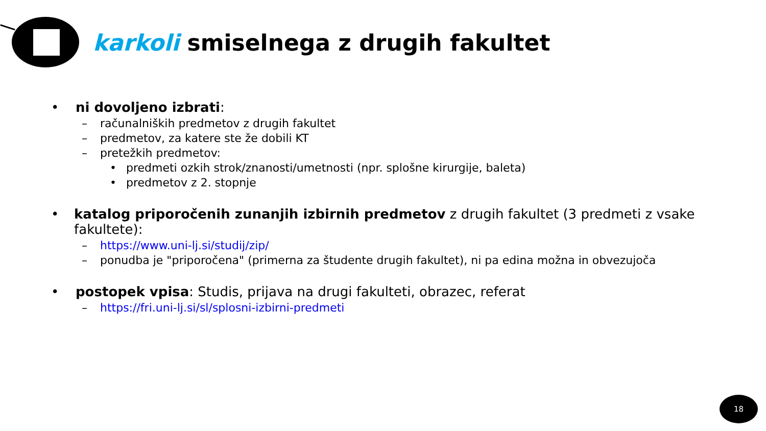karkoli smiselnega z drugih fakultet
• ni dovoljeno izbrati:
– računalniških predmetov z drugih fakultet
– predmetov, za katere ste že dobili KT
– pretežkih predmetov:
• predmeti ozkih strok/znanosti/umetnosti (npr. splošne kirurgije, baleta)
• predmetov z 2. stopnje
• katalog priporočenih zunanjih izbirnih predmetov z drugih fakultet (3 predmeti z vsake fakultete):
– https://www.uni-lj.si/studij/zip/
– ponudba je "priporočena" (primerna za študente drugih fakultet), ni pa edina možna in obvezujoča
• postopek vpisa: Studis, prijava na drugi fakulteti, obrazec, referat
– https://fri.uni-lj.si/sl/splosni-izbirni-predmeti
18